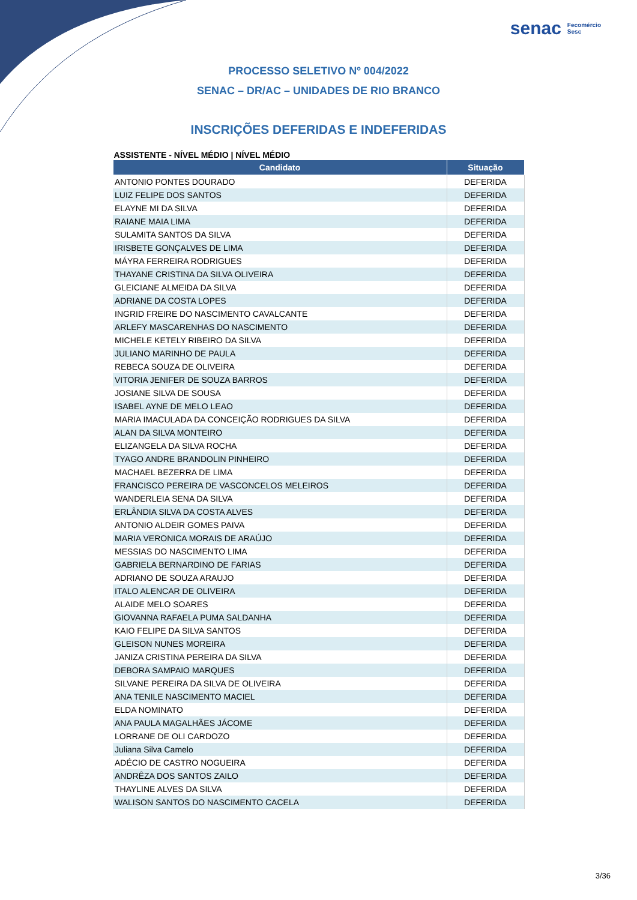senac Fecomércio
Sesc
PROCESSO SELETIVO Nº 004/2022
SENAC – DR/AC – UNIDADES DE RIO BRANCO
INSCRIÇÕES DEFERIDAS E INDEFERIDAS
ASSISTENTE - NÍVEL MÉDIO | NÍVEL MÉDIO
| Candidato | Situação |
| --- | --- |
| ANTONIO PONTES DOURADO | DEFERIDA |
| LUIZ FELIPE DOS SANTOS | DEFERIDA |
| ELAYNE MI DA SILVA | DEFERIDA |
| RAIANE MAIA LIMA | DEFERIDA |
| SULAMITA SANTOS DA SILVA | DEFERIDA |
| IRISBETE GONÇALVES DE LIMA | DEFERIDA |
| MÁYRA FERREIRA RODRIGUES | DEFERIDA |
| THAYANE CRISTINA DA SILVA OLIVEIRA | DEFERIDA |
| GLEICIANE ALMEIDA DA SILVA | DEFERIDA |
| ADRIANE DA COSTA LOPES | DEFERIDA |
| INGRID FREIRE DO NASCIMENTO CAVALCANTE | DEFERIDA |
| ARLEFY MASCARENHAS DO NASCIMENTO | DEFERIDA |
| MICHELE KETELY RIBEIRO DA SILVA | DEFERIDA |
| JULIANO MARINHO DE PAULA | DEFERIDA |
| REBECA SOUZA DE OLIVEIRA | DEFERIDA |
| VITORIA JENIFER DE SOUZA BARROS | DEFERIDA |
| JOSIANE SILVA DE SOUSA | DEFERIDA |
| ISABEL AYNE DE MELO LEAO | DEFERIDA |
| MARIA IMACULADA DA CONCEIÇÃO RODRIGUES DA SILVA | DEFERIDA |
| ALAN DA SILVA MONTEIRO | DEFERIDA |
| ELIZANGELA DA SILVA ROCHA | DEFERIDA |
| TYAGO ANDRE BRANDOLIN PINHEIRO | DEFERIDA |
| MACHAEL BEZERRA DE LIMA | DEFERIDA |
| FRANCISCO PEREIRA DE VASCONCELOS MELEIROS | DEFERIDA |
| WANDERLEIA SENA DA SILVA | DEFERIDA |
| ERLÂNDIA SILVA DA COSTA ALVES | DEFERIDA |
| ANTONIO ALDEIR GOMES PAIVA | DEFERIDA |
| MARIA VERONICA MORAIS DE ARAÚJO | DEFERIDA |
| MESSIAS DO NASCIMENTO LIMA | DEFERIDA |
| GABRIELA BERNARDINO DE FARIAS | DEFERIDA |
| ADRIANO DE SOUZA ARAUJO | DEFERIDA |
| ITALO ALENCAR DE OLIVEIRA | DEFERIDA |
| ALAIDE MELO SOARES | DEFERIDA |
| GIOVANNA RAFAELA PUMA SALDANHA | DEFERIDA |
| KAIO FELIPE DA SILVA SANTOS | DEFERIDA |
| GLEISON NUNES MOREIRA | DEFERIDA |
| JANIZA CRISTINA PEREIRA DA SILVA | DEFERIDA |
| DEBORA SAMPAIO MARQUES | DEFERIDA |
| SILVANE PEREIRA DA SILVA DE OLIVEIRA | DEFERIDA |
| ANA TENILE NASCIMENTO MACIEL | DEFERIDA |
| ELDA NOMINATO | DEFERIDA |
| ANA PAULA MAGALHÃES JÁCOME | DEFERIDA |
| LORRANE DE OLI CARDOZO | DEFERIDA |
| Juliana Silva Camelo | DEFERIDA |
| ADÉCIO DE CASTRO NOGUEIRA | DEFERIDA |
| ANDRÊZA DOS SANTOS ZAILO | DEFERIDA |
| THAYLINE ALVES DA SILVA | DEFERIDA |
| WALISON SANTOS DO NASCIMENTO CACELA | DEFERIDA |
3/36